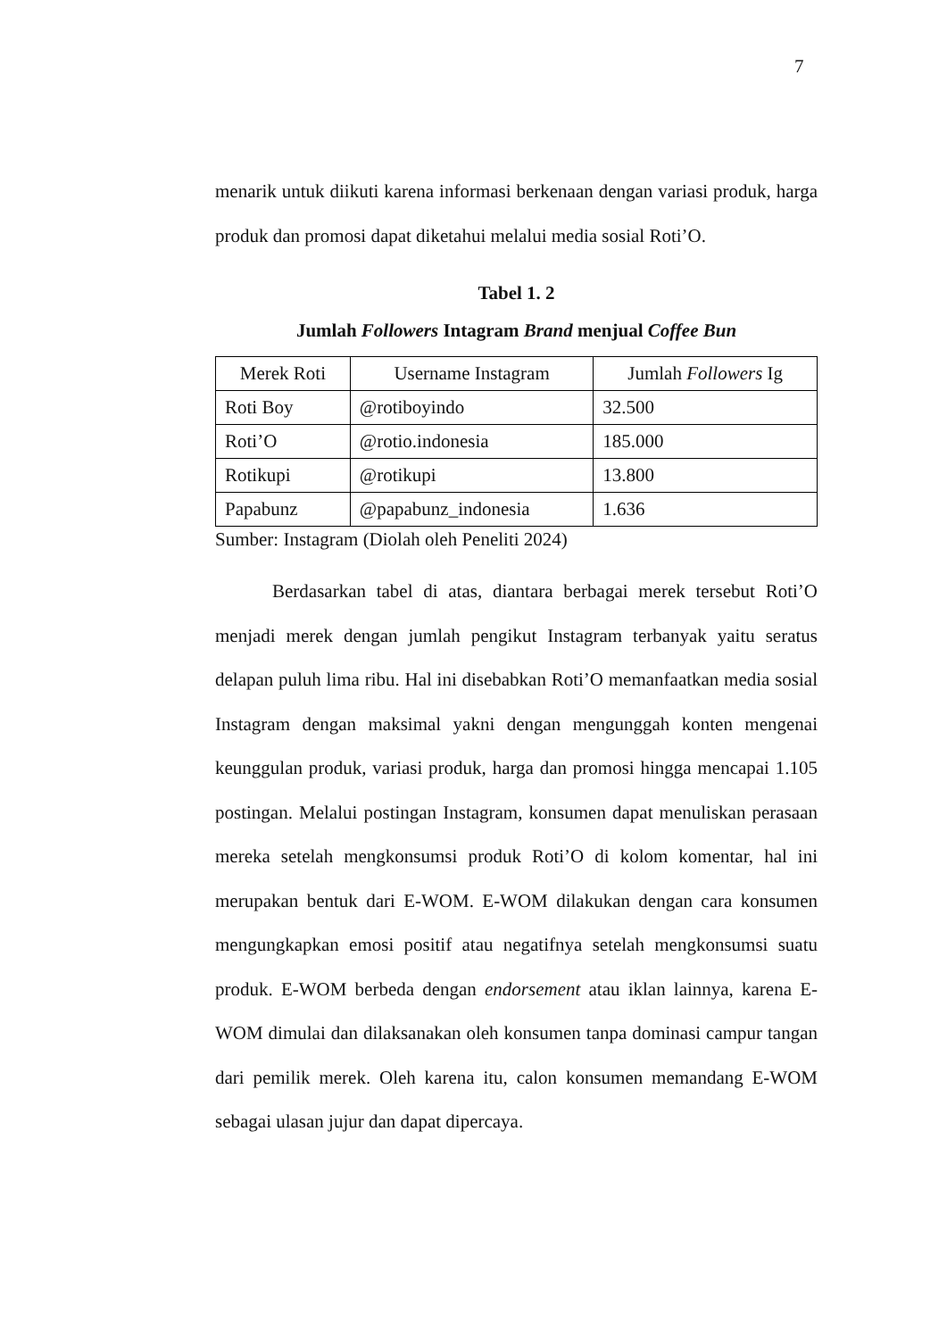7
menarik untuk diikuti karena informasi berkenaan dengan variasi produk, harga produk dan promosi dapat diketahui melalui media sosial Roti’O.
Tabel 1. 2
Jumlah Followers Intagram Brand menjual Coffee Bun
| Merek Roti | Username Instagram | Jumlah Followers Ig |
| --- | --- | --- |
| Roti Boy | @rotiboyindo | 32.500 |
| Roti’O | @rotio.indonesia | 185.000 |
| Rotikupi | @rotikupi | 13.800 |
| Papabunz | @papabunz_indonesia | 1.636 |
Sumber: Instagram (Diolah oleh Peneliti 2024)
Berdasarkan tabel di atas, diantara berbagai merek tersebut Roti’O menjadi merek dengan jumlah pengikut Instagram terbanyak yaitu seratus delapan puluh lima ribu. Hal ini disebabkan Roti’O memanfaatkan media sosial Instagram dengan maksimal yakni dengan mengunggah konten mengenai keunggulan produk, variasi produk, harga dan promosi hingga mencapai 1.105 postingan. Melalui postingan Instagram, konsumen dapat menuliskan perasaan mereka setelah mengkonsumsi produk Roti’O di kolom komentar, hal ini merupakan bentuk dari E-WOM. E-WOM dilakukan dengan cara konsumen mengungkapkan emosi positif atau negatifnya setelah mengkonsumsi suatu produk. E-WOM berbeda dengan endorsement atau iklan lainnya, karena E-WOM dimulai dan dilaksanakan oleh konsumen tanpa dominasi campur tangan dari pemilik merek. Oleh karena itu, calon konsumen memandang E-WOM sebagai ulasan jujur dan dapat dipercaya.